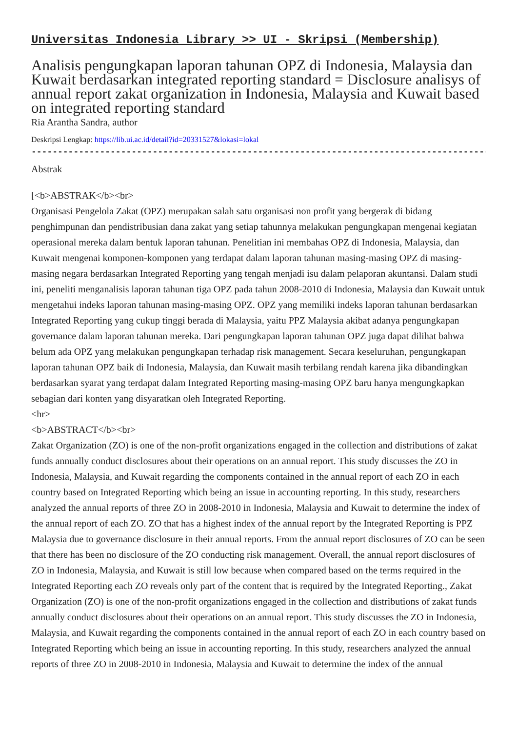Universitas Indonesia Library >> UI - Skripsi (Membership)
Analisis pengungkapan laporan tahunan OPZ di Indonesia, Malaysia dan Kuwait berdasarkan integrated reporting standard = Disclosure analisys of annual report zakat organization in Indonesia, Malaysia and Kuwait based on integrated reporting standard
Ria Arantha Sandra, author
Deskripsi Lengkap: https://lib.ui.ac.id/detail?id=20331527&lokasi=lokal
------------------------------------------------------------------------------------------
Abstrak
[<b>ABSTRAK</b><br>
Organisasi Pengelola Zakat (OPZ) merupakan salah satu organisasi non profit yang bergerak di bidang penghimpunan dan pendistribusian dana zakat yang setiap tahunnya melakukan pengungkapan mengenai kegiatan operasional mereka dalam bentuk laporan tahunan. Penelitian ini membahas OPZ di Indonesia, Malaysia, dan Kuwait mengenai komponen-komponen yang terdapat dalam laporan tahunan masing-masing OPZ di masing-masing negara berdasarkan Integrated Reporting yang tengah menjadi isu dalam pelaporan akuntansi. Dalam studi ini, peneliti menganalisis laporan tahunan tiga OPZ pada tahun 2008-2010 di Indonesia, Malaysia dan Kuwait untuk mengetahui indeks laporan tahunan masing-masing OPZ. OPZ yang memiliki indeks laporan tahunan berdasarkan Integrated Reporting yang cukup tinggi berada di Malaysia, yaitu PPZ Malaysia akibat adanya pengungkapan governance dalam laporan tahunan mereka. Dari pengungkapan laporan tahunan OPZ juga dapat dilihat bahwa belum ada OPZ yang melakukan pengungkapan terhadap risk management. Secara keseluruhan, pengungkapan laporan tahunan OPZ baik di Indonesia, Malaysia, dan Kuwait masih terbilang rendah karena jika dibandingkan berdasarkan syarat yang terdapat dalam Integrated Reporting masing-masing OPZ baru hanya mengungkapkan sebagian dari konten yang disyaratkan oleh Integrated Reporting.
<hr>
<b>ABSTRACT</b><br>
Zakat Organization (ZO) is one of the non-profit organizations engaged in the collection and distributions of zakat funds annually conduct disclosures about their operations on an annual report. This study discusses the ZO in Indonesia, Malaysia, and Kuwait regarding the components contained in the annual report of each ZO in each country based on Integrated Reporting which being an issue in accounting reporting. In this study, researchers analyzed the annual reports of three ZO in 2008-2010 in Indonesia, Malaysia and Kuwait to determine the index of the annual report of each ZO. ZO that has a highest index of the annual report by the Integrated Reporting is PPZ Malaysia due to governance disclosure in their annual reports. From the annual report disclosures of ZO can be seen that there has been no disclosure of the ZO conducting risk management. Overall, the annual report disclosures of ZO in Indonesia, Malaysia, and Kuwait is still low because when compared based on the terms required in the Integrated Reporting each ZO reveals only part of the content that is required by the Integrated Reporting., Zakat Organization (ZO) is one of the non-profit organizations engaged in the collection and distributions of zakat funds annually conduct disclosures about their operations on an annual report. This study discusses the ZO in Indonesia, Malaysia, and Kuwait regarding the components contained in the annual report of each ZO in each country based on Integrated Reporting which being an issue in accounting reporting. In this study, researchers analyzed the annual reports of three ZO in 2008-2010 in Indonesia, Malaysia and Kuwait to determine the index of the annual